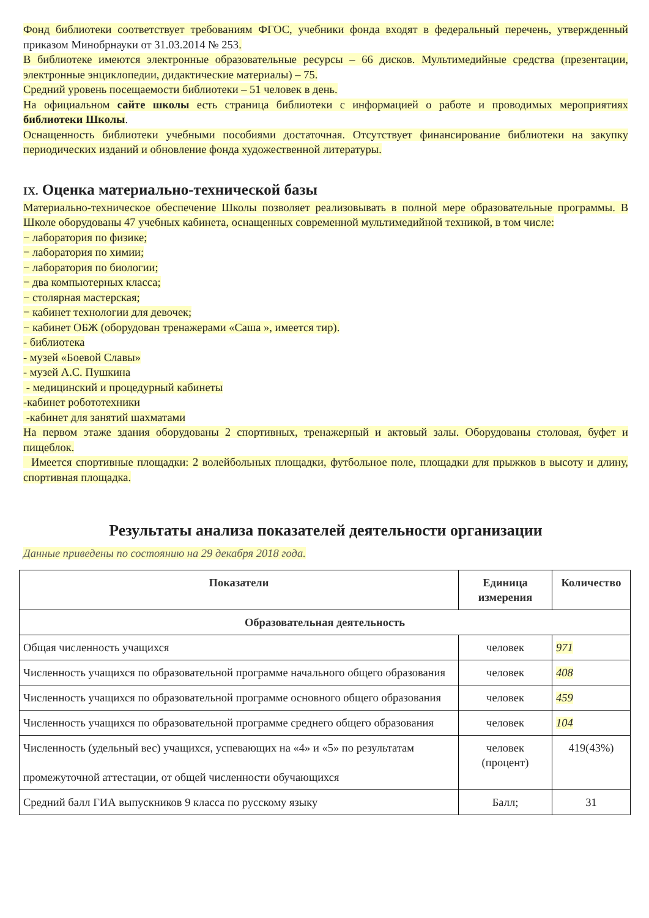Фонд библиотеки соответствует требованиям ФГОС, учебники фонда входят в федеральный перечень, утвержденный приказом Минобрнауки от 31.03.2014 № 253.
В библиотеке имеются электронные образовательные ресурсы – 66 дисков. Мультимедийные средства (презентации, электронные энциклопедии, дидактические материалы) – 75.
Средний уровень посещаемости библиотеки – 51 человек в день.
На официальном сайте школы есть страница библиотеки с информацией о работе и проводимых мероприятиях библиотеки Школы.
Оснащенность библиотеки учебными пособиями достаточная. Отсутствует финансирование библиотеки на закупку периодических изданий и обновление фонда художественной литературы.
IX. Оценка материально-технической базы
Материально-техническое обеспечение Школы позволяет реализовывать в полной мере образовательные программы. В Школе оборудованы 47 учебных кабинета, оснащенных современной мультимедийной техникой, в том числе:
− лаборатория по физике;
− лаборатория по химии;
− лаборатория по биологии;
− два компьютерных класса;
− столярная мастерская;
− кабинет технологии для девочек;
− кабинет ОБЖ (оборудован тренажерами «Саша », имеется тир).
- библиотека
- музей «Боевой Славы»
- музей А.С. Пушкина
- медицинский и процедурный кабинеты
-кабинет робототехники
-кабинет для занятий шахматами
На первом этаже здания оборудованы 2 спортивных, тренажерный и актовый залы. Оборудованы столовая, буфет и пищеблок.
Имеется спортивные площадки: 2 волейбольных площадки, футбольное поле, площадки для прыжков в высоту и длину, спортивная площадка.
Результаты анализа показателей деятельности организации
Данные приведены по состоянию на 29 декабря 2018 года.
| Показатели | Единица измерения | Количество |
| --- | --- | --- |
| Образовательная деятельность | | |
| Общая численность учащихся | человек | 971 |
| Численность учащихся по образовательной программе начального общего образования | человек | 408 |
| Численность учащихся по образовательной программе основного общего образования | человек | 459 |
| Численность учащихся по образовательной программе среднего общего образования | человек | 104 |
| Численность (удельный вес) учащихся, успевающих на «4» и «5» по результатам промежуточной аттестации, от общей численности обучающихся | человек (процент) | 419(43%) |
| Средний балл ГИА выпускников 9 класса по русскому языку | Балл; | 31 |